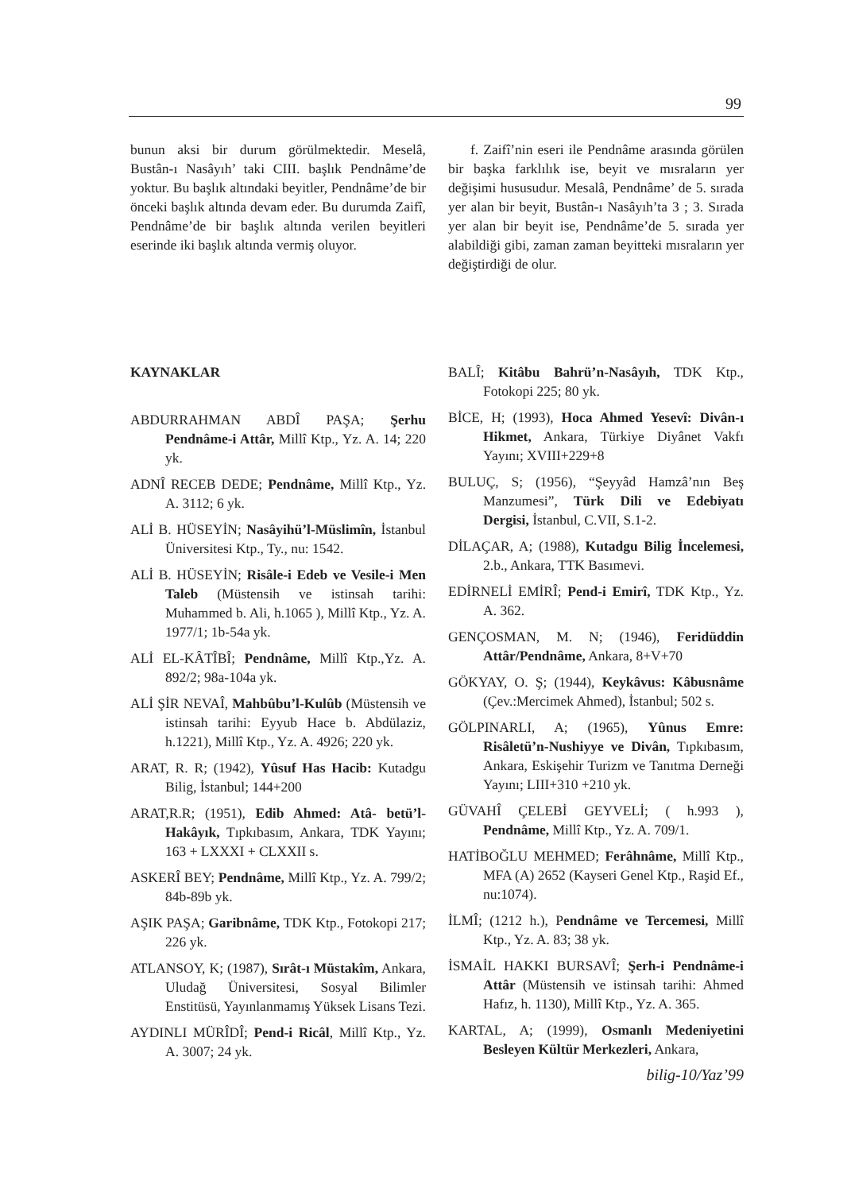99
bunun aksi bir durum görülmektedir. Meselâ, Bustân-ı Nasâyıh’ taki CIII. başlık Pendnâme’de yoktur. Bu başlık altındaki beyitler, Pendnâme’de bir önceki başlık altında devam eder. Bu durumda Zaifî, Pendnâme’de bir başlık altında verilen beyitleri eserinde iki başlık altında vermiş oluyor.
f. Zaifî’nin eseri ile Pendnâme arasında görülen bir başka farklılık ise, beyit ve mısraların yer değişimi hususudur. Mesalâ, Pendnâme’ de 5. sırada yer alan bir beyit, Bustân-ı Nasâyıh’ta 3 ; 3. Sırada yer alan bir beyit ise, Pendnâme’de 5. sırada yer alabildiği gibi, zaman zaman beyitteki mısraların yer değiştirdiği de olur.
KAYNAKLAR
ABDURRAHMAN ABDÎ PAŞA; Şerhu Pendnâme-i Attâr, Millî Ktp., Yz. A. 14; 220 yk.
ADNÎ RECEB DEDE; Pendnâme, Millî Ktp., Yz. A. 3112; 6 yk.
ALİ B. HÜSEYİN; Nasâyihü’l-Müslimîn, İstanbul Üniversitesi Ktp., Ty., nu: 1542.
ALİ B. HÜSEYİN; Risâle-i Edeb ve Vesile-i Men Taleb (Müstensih ve istinsah tarihi: Muhammed b. Ali, h.1065 ), Millî Ktp., Yz. A. 1977/1; 1b-54a yk.
ALİ EL-KÂTÎBÎ; Pendnâme, Millî Ktp.,Yz. A. 892/2; 98a-104a yk.
ALİ ŞİR NEVAÎ, Mahbûbu’l-Kulûb (Müstensih ve istinsah tarihi: Eyyub Hace b. Abdülaziz, h.1221), Millî Ktp., Yz. A. 4926; 220 yk.
ARAT, R. R; (1942), Yûsuf Has Hacib: Kutadgu Bilig, İstanbul; 144+200
ARAT,R.R; (1951), Edib Ahmed: Atâ- betü’l-Hakâyık, Tıpkıbasım, Ankara, TDK Yayını; 163 + LXXXI + CLXXII s.
ASKERÎ BEY; Pendnâme, Millî Ktp., Yz. A. 799/2; 84b-89b yk.
AŞIK PAŞA; Garibnâme, TDK Ktp., Fotokopi 217; 226 yk.
ATLANSOY, K; (1987), Sırât-ı Müstakîm, Ankara, Uludağ Üniversitesi, Sosyal Bilimler Enstitüsü, Yayınlanmamış Yüksek Lisans Tezi.
AYDINLI MÜRÎDÎ; Pend-i Ricâl, Millî Ktp., Yz. A. 3007; 24 yk.
BALÎ; Kitâbu Bahrü’n-Nasâyıh, TDK Ktp., Fotokopi 225; 80 yk.
BİCE, H; (1993), Hoca Ahmed Yesevî: Divân-ı Hikmet, Ankara, Türkiye Diyânet Vakfı Yayını; XVIII+229+8
BULUÇ, S; (1956), “Şeyyâd Hamzâ’nın Beş Manzumesi”, Türk Dili ve Edebiyatı Dergisi, İstanbul, C.VII, S.1-2.
DİLAÇAR, A; (1988), Kutadgu Bilig İncelemesi, 2.b., Ankara, TTK Basımevi.
EDİRNELİ EMİRÎ; Pend-i Emirî, TDK Ktp., Yz. A. 362.
GENÇOSMAN, M. N; (1946), Feridüddin Attâr/Pendnâme, Ankara, 8+V+70
GÖKYAY, O. Ş; (1944), Keykâvus: Kâbusnâme (Çev.:Mercimek Ahmed), İstanbul; 502 s.
GÖLPINARLI, A; (1965), Yûnus Emre: Risâletü’n-Nushiyye ve Divân, Tıpkıbasım, Ankara, Eskişehir Turizm ve Tanıtma Derneği Yayını; LIII+310 +210 yk.
GÜVAHÎ ÇELEBİ GEYVELİ; ( h.993 ), Pendnâme, Millî Ktp., Yz. A. 709/1.
HATİBOĞLU MEHMED; Ferâhnâme, Millî Ktp., MFA (A) 2652 (Kayseri Genel Ktp., Raşid Ef., nu:1074).
İLMÎ; (1212 h.), Pendnâme ve Tercemesi, Millî Ktp., Yz. A. 83; 38 yk.
İSMAİL HAKKI BURSAVÎ; Şerh-i Pendnâme-i Attâr (Müstensih ve istinsah tarihi: Ahmed Hafız, h. 1130), Millî Ktp., Yz. A. 365.
KARTAL, A; (1999), Osmanlı Medeniyetini Besleyen Kültür Merkezleri, Ankara,
bilig-10/Yaz’99